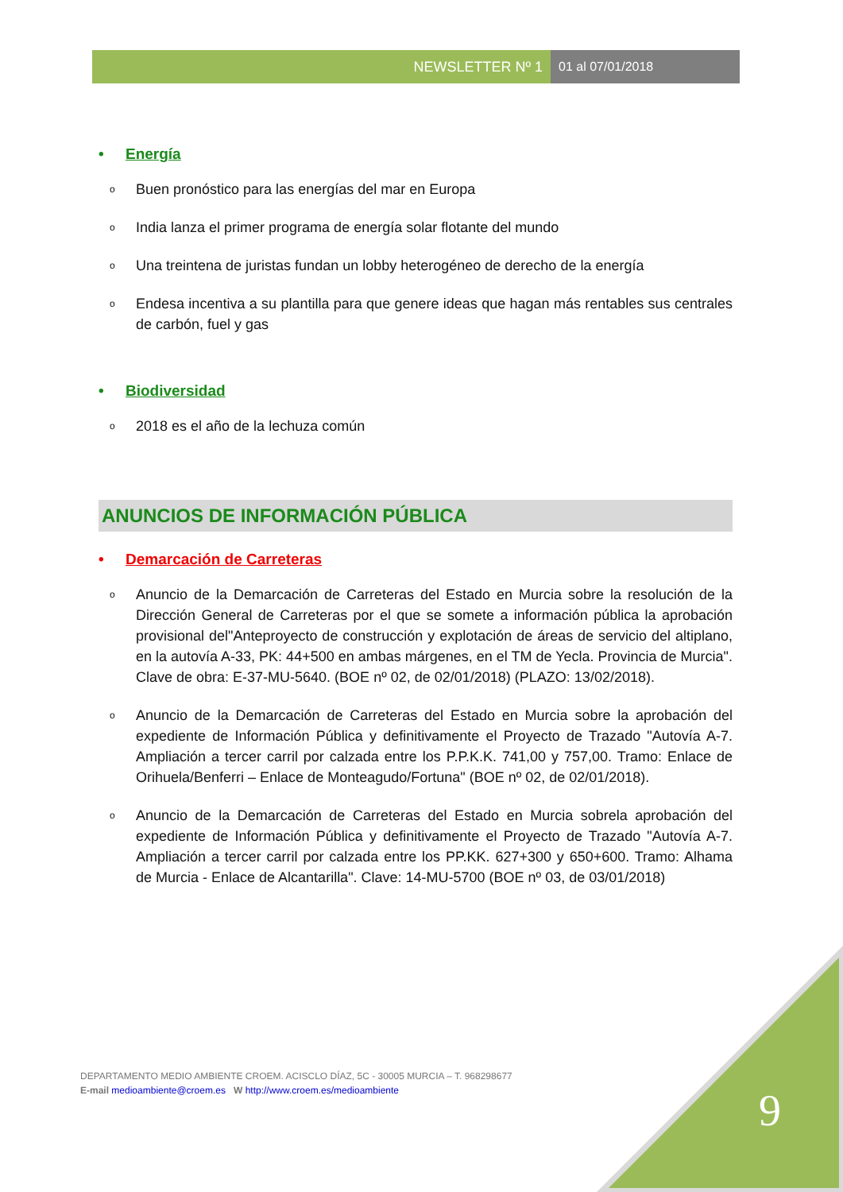NEWSLETTER Nº 1 01 al 07/01/2018
• Energía
o
Buen pronóstico para las energías del mar en Europa
o
India lanza el primer programa de energía solar flotante del mundo
o
Una treintena de juristas fundan un lobby heterogéneo de derecho de la energía
o
Endesa incentiva a su plantilla para que genere ideas que hagan más rentables sus centrales de carbón, fuel y gas
• Biodiversidad
o
2018 es el año de la lechuza común
ANUNCIOS DE INFORMACIÓN PÚBLICA
• Demarcación de Carreteras
o
Anuncio de la Demarcación de Carreteras del Estado en Murcia sobre la resolución de la Dirección General de Carreteras por el que se somete a información pública la aprobación provisional del"Anteproyecto de construcción y explotación de áreas de servicio del altiplano, en la autovía A-33, PK: 44+500 en ambas márgenes, en el TM de Yecla. Provincia de Murcia". Clave de obra: E-37-MU-5640. (BOE nº 02, de 02/01/2018) (PLAZO: 13/02/2018).
o
Anuncio de la Demarcación de Carreteras del Estado en Murcia sobre la aprobación del expediente de Información Pública y definitivamente el Proyecto de Trazado "Autovía A-7. Ampliación a tercer carril por calzada entre los P.P.K.K. 741,00 y 757,00. Tramo: Enlace de Orihuela/Benferri – Enlace de Monteagudo/Fortuna" (BOE nº 02, de 02/01/2018).
o
Anuncio de la Demarcación de Carreteras del Estado en Murcia sobrela aprobación del expediente de Información Pública y definitivamente el Proyecto de Trazado "Autovía A-7. Ampliación a tercer carril por calzada entre los PP.KK. 627+300 y 650+600. Tramo: Alhama de Murcia - Enlace de Alcantarilla". Clave: 14-MU-5700 (BOE nº 03, de 03/01/2018)
DEPARTAMENTO MEDIO AMBIENTE CROEM. ACISCLO DÍAZ, 5C - 30005 MURCIA – T. 968298677
E-mail medioambiente@croem.es W http://www.croem.es/medioambiente
9